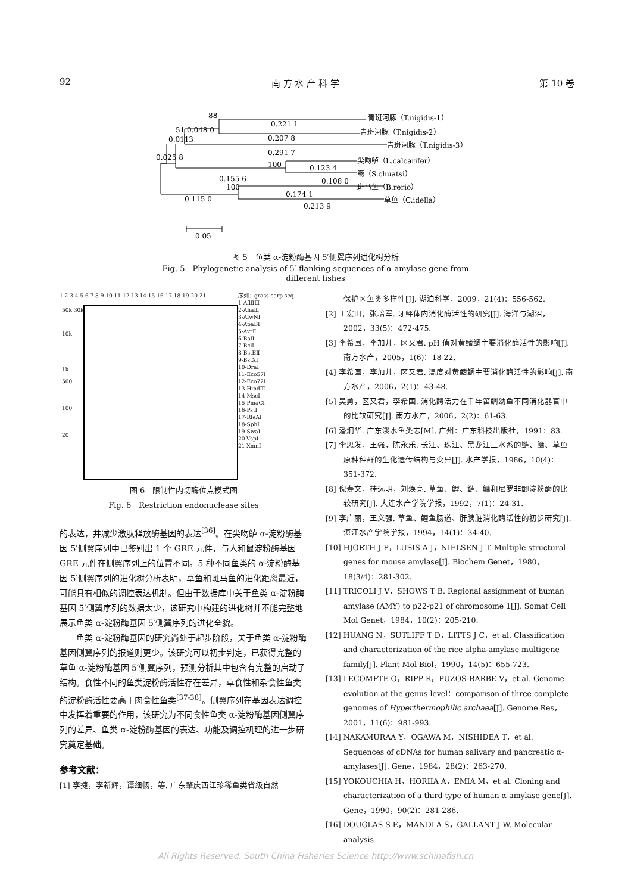92 南 方 水 产 科 学 第 10 卷
青斑河豚（T.nigidis-1）
青斑河豚（T.nigidis-2）
青斑河豚（T.nigidis-3）
尖吻鲈（L.calcarifer）
鳜（S.chuatsi）
斑马鱼（B.rerio）
草鱼（C.idella）
88
0.221 1
51 0.048 0
0.207 8
0.0113
0.291 7
0.025 8
100
0.123 4
0.155 6
0.108 0
100
0.174 1
0.115 0
0.213 9
0.05
图 5　鱼类 α-淀粉酶基因 5′侧翼序列进化树分析
Fig. 5　Phylogenetic analysis of 5′ flanking sequences of α-amylase gene from different fishes
1 2 3 4 5 6 7 8 9 10 11 12 13 14 15 16 17 18 19 20 21
50k 30k
10k
1k
500
100
20
序列：grass carp seq.
1-AflⅡⅢ
2-AhaⅢ
3-AlwNⅠ
4-ApaBⅠ
5-AvrⅡ
6-BalⅠ
7-BclⅠ
8-BstEⅡ
9-BstXⅠ
10-DraⅠ
11-Eco57Ⅰ
12-Eco72Ⅰ
13-HindⅢ
14-MscⅠ
15-PmaCⅠ
16-PstⅠ
17-RleAⅠ
18-SphⅠ
19-SwaⅠ
20-VspⅠ
21-XmnⅠ
图 6　限制性内切酶位点模式图
Fig. 6　Restriction endonuclease sites
的表达，并减少激肽释放酶基因的表达<sup>[36]</sup>。在尖吻鲈 α-淀粉酶基因 5′侧翼序列中已鉴别出 1 个 GRE 元件，与人和鼠淀粉酶基因 GRE 元件在侧翼序列上的位置不同。5 种不同鱼类的 α-淀粉酶基因 5′侧翼序列的进化树分析表明，草鱼和斑马鱼的进化距离最近，可能具有相似的调控表达机制。但由于数据库中关于鱼类 α-淀粉酶基因 5′侧翼序列的数据太少，该研究中构建的进化树并不能完整地展示鱼类 α-淀粉酶基因 5′侧翼序列的进化全貌。
鱼类 α-淀粉酶基因的研究尚处于起步阶段，关于鱼类 α-淀粉酶基因侧翼序列的报道则更少。该研究可以初步判定，已获得完整的草鱼 α-淀粉酶基因 5′侧翼序列，预测分析其中包含有完整的启动子结构。食性不同的鱼类淀粉酶活性存在差异，草食性和杂食性鱼类的淀粉酶活性要高于肉食性鱼类<sup>[37-38]</sup>。侧翼序列在基因表达调控中发挥着重要的作用，该研究为不同食性鱼类 α-淀粉酶基因侧翼序列的差异、鱼类 α-淀粉酶基因的表达、功能及调控机理的进一步研究奠定基础。
参考文献：
[1] 李捷，李新辉，谭细畅，等. 广东肇庆西江珍稀鱼类省级自然
保护区鱼类多样性[J]. 湖泊科学，2009，21(4)：556-562.
[2] 王宏田，张培军. 牙鲆体内消化酶活性的研究[J]. 海洋与湖沼，2002，33(5)：472-475.
[3] 李希国，李加儿，区又君. pH 值对黄鳍鲷主要消化酶活性的影响[J]. 南方水产，2005，1(6)：18-22.
[4] 李希国，李加儿，区又君. 温度对黄鳍鲷主要消化酶活性的影响[J]. 南方水产，2006，2(1)：43-48.
[5] 吴勇，区又君，李希国. 消化酶活力在千年笛鲷幼鱼不同消化器官中的比较研究[J]. 南方水产，2006，2(2)：61-63.
[6] 潘炯华. 广东淡水鱼类志[M]. 广州：广东科技出版社，1991：83.
[7] 李思发，王强，陈永乐. 长江、珠江、黑龙江三水系的鲢、鳙、草鱼原种种群的生化遗传结构与变异[J]. 水产学报，1986，10(4)：351-372.
[8] 倪寿文，桂远明，刘焕亮. 草鱼、鲤、鲢、鳙和尼罗非鲫淀粉酶的比较研究[J]. 大连水产学院学报，1992，7(1)：24-31.
[9] 李广丽，王义强. 草鱼、鲤鱼肠道、肝胰脏消化酶活性的初步研究[J]. 湛江水产学院学报，1994，14(1)：34-40.
[10] HJORTH J P，LUSIS A J，NIELSEN J T. Multiple structural genes for mouse amylase[J]. Biochem Genet，1980，18(3/4)：281-302.
[11] TRICOLI J V，SHOWS T B. Regional assignment of human amylase (AMY) to p22-p21 of chromosome 1[J]. Somat Cell Mol Genet，1984，10(2)：205-210.
[12] HUANG N，SUTLIFF T D，LITTS J C，et al. Classification and characterization of the rice alpha-amylase multigene family[J]. Plant Mol Biol，1990，14(5)：655-723.
[13] LECOMPTE O，RIPP R，PUZOS-BARBE V，et al. Genome evolution at the genus level：comparison of three complete genomes of Hyperthermophilic archaea[J]. Genome Res，2001，11(6)：981-993.
[14] NAKAMURAA Y，OGAWA M，NISHIDEA T，et al. Sequences of cDNAs for human salivary and pancreatic α-amylases[J]. Gene，1984，28(2)：263-270.
[15] YOKOUCHIA H，HORIIA A，EMIA M，et al. Cloning and characterization of a third type of human α-amylase gene[J]. Gene，1990，90(2)：281-286.
[16] DOUGLAS S E，MANDLA S，GALLANT J W. Molecular analysis
All Rights Reserved. South China Fisheries Science http://www.schinafish.cn